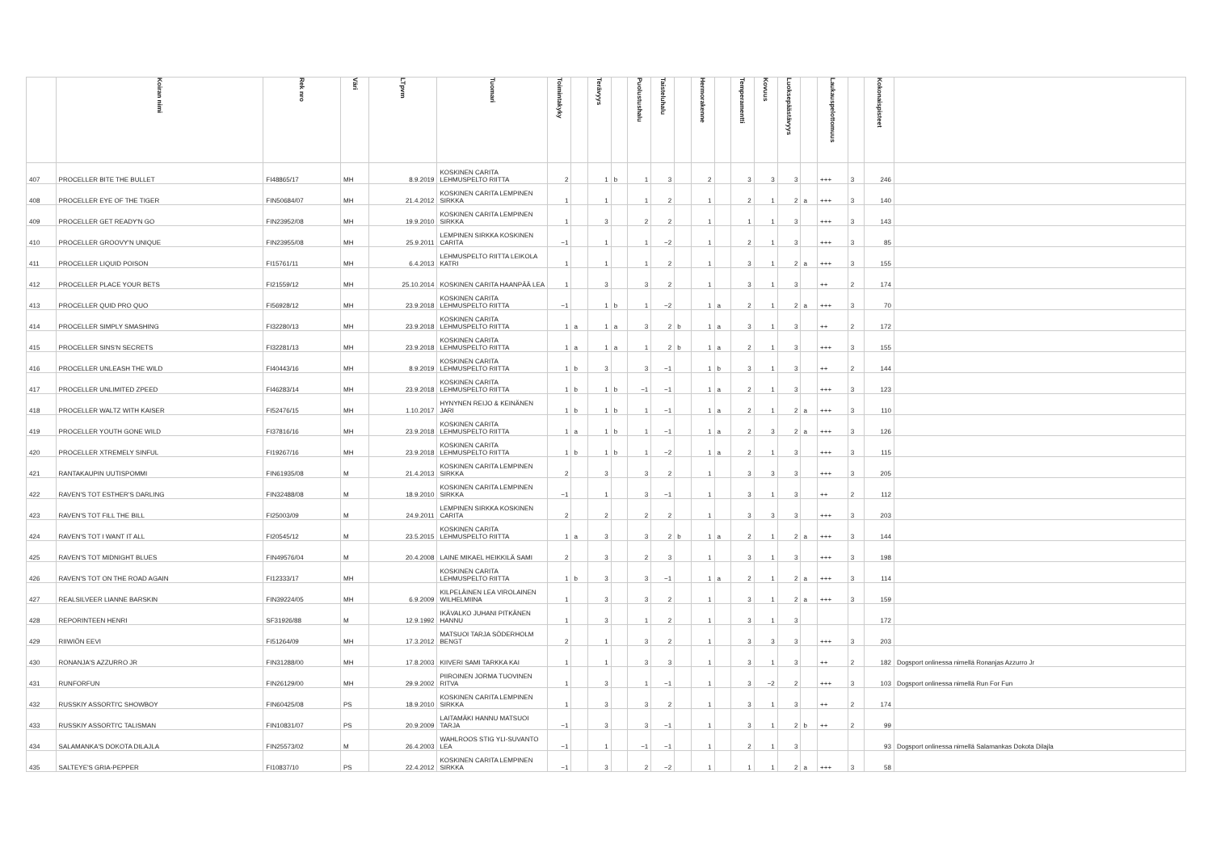| | Koiran nimi | Rek nro | Väri | LTpvm | Tuomari | Toimintakyky | | Terävyys | | Puolustushalu | Taisteluhalu | | Hermorakenne | | Temperamentti | Kovuus | Luoksepäästävyys | | Laukauspelottomuus | | Kokonaispisteet | |
| --- | --- | --- | --- | --- | --- | --- | --- | --- | --- | --- | --- | --- | --- | --- | --- | --- | --- | --- | --- | --- | --- | --- |
| 407 | PROCELLER BITE THE BULLET | FI48865/17 | MH | 8.9.2019 | KOSKINEN CARITA LEHMUSPELTO RIITTA | 2 | | 1 | b | 1 | 3 | | 2 | | 3 | 3 | 3 | | +++ | 3 | 246 | |
| 408 | PROCELLER EYE OF THE TIGER | FIN50684/07 | MH | 21.4.2012 | KOSKINEN CARITA LEMPINEN SIRKKA | 1 | | 1 | | 1 | 2 | | 1 | | 2 | 1 | 2 | a | +++ | 3 | 140 | |
| 409 | PROCELLER GET READY'N GO | FIN23952/08 | MH | 19.9.2010 | KOSKINEN CARITA LEMPINEN SIRKKA | 1 | | 3 | | 2 | 2 | | 1 | | 1 | 1 | 3 | | +++ | 3 | 143 | |
| 410 | PROCELLER GROOVY'N UNIQUE | FIN23955/08 | MH | 25.9.2011 | LEMPINEN SIRKKA KOSKINEN CARITA | −1 | | 1 | | 1 | −2 | | 1 | | 2 | 1 | 3 | | +++ | 3 | 85 | |
| 411 | PROCELLER LIQUID POISON | FI15761/11 | MH | 6.4.2013 | LEHMUSPELTO RIITTA LEIKOLA KATRI | 1 | | 1 | | 1 | 2 | | 1 | | 3 | 1 | 2 | a | +++ | 3 | 155 | |
| 412 | PROCELLER PLACE YOUR BETS | FI21559/12 | MH | 25.10.2014 | KOSKINEN CARITA HAANPÄÄ LEA | 1 | | 3 | | 3 | 2 | | 1 | | 3 | 1 | 3 | | ++ | 2 | 174 | |
| 413 | PROCELLER QUID PRO QUO | FI56928/12 | MH | 23.9.2018 | KOSKINEN CARITA LEHMUSPELTO RIITTA | −1 | | 1 | b | 1 | −2 | | 1 | a | 2 | 1 | 2 | a | +++ | 3 | 70 | |
| 414 | PROCELLER SIMPLY SMASHING | FI32280/13 | MH | 23.9.2018 | KOSKINEN CARITA LEHMUSPELTO RIITTA | 1 | a | 1 | a | 3 | 2 | b | 1 | a | 3 | 1 | 3 | | ++ | 2 | 172 | |
| 415 | PROCELLER SINS'N SECRETS | FI32281/13 | MH | 23.9.2018 | KOSKINEN CARITA LEHMUSPELTO RIITTA | 1 | a | 1 | a | 1 | 2 | b | 1 | a | 2 | 1 | 3 | | +++ | 3 | 155 | |
| 416 | PROCELLER UNLEASH THE WILD | FI40443/16 | MH | 8.9.2019 | KOSKINEN CARITA LEHMUSPELTO RIITTA | 1 | b | 3 | | 3 | −1 | | 1 | b | 3 | 1 | 3 | | ++ | 2 | 144 | |
| 417 | PROCELLER UNLIMITED ZPEED | FI46283/14 | MH | 23.9.2018 | KOSKINEN CARITA LEHMUSPELTO RIITTA | 1 | b | 1 | b | −1 | −1 | | 1 | a | 2 | 1 | 3 | | +++ | 3 | 123 | |
| 418 | PROCELLER WALTZ WITH KAISER | FI52476/15 | MH | 1.10.2017 | HYNYNEN REIJO & KEINÄNEN JARI | 1 | b | 1 | b | 1 | −1 | | 1 | a | 2 | 1 | 2 | a | +++ | 3 | 110 | |
| 419 | PROCELLER YOUTH GONE WILD | FI37816/16 | MH | 23.9.2018 | KOSKINEN CARITA LEHMUSPELTO RIITTA | 1 | a | 1 | b | 1 | −1 | | 1 | a | 2 | 3 | 2 | a | +++ | 3 | 126 | |
| 420 | PROCELLER XTREMELY SINFUL | FI19267/16 | MH | 23.9.2018 | KOSKINEN CARITA LEHMUSPELTO RIITTA | 1 | b | 1 | b | 1 | −2 | | 1 | a | 2 | 1 | 3 | | +++ | 3 | 115 | |
| 421 | RANTAKAUPIN UUTISPOMMI | FIN61935/08 | M | 21.4.2013 | KOSKINEN CARITA LEMPINEN SIRKKA | 2 | | 3 | | 3 | 2 | | 1 | | 3 | 3 | 3 | | +++ | 3 | 205 | |
| 422 | RAVEN'S TOT ESTHER'S DARLING | FIN32488/08 | M | 18.9.2010 | KOSKINEN CARITA LEMPINEN SIRKKA | −1 | | 1 | | 3 | −1 | | 1 | | 3 | 1 | 3 | | ++ | 2 | 112 | |
| 423 | RAVEN'S TOT FILL THE BILL | FI25003/09 | M | 24.9.2011 | LEMPINEN SIRKKA KOSKINEN CARITA | 2 | | 2 | | 2 | 2 | | 1 | | 3 | 3 | 3 | | +++ | 3 | 203 | |
| 424 | RAVEN'S TOT I WANT IT ALL | FI20545/12 | M | 23.5.2015 | KOSKINEN CARITA LEHMUSPELTO RIITTA | 1 | a | 3 | | 3 | 2 | b | 1 | a | 2 | 1 | 2 | a | +++ | 3 | 144 | |
| 425 | RAVEN'S TOT MIDNIGHT BLUES | FIN49576/04 | M | 20.4.2008 | LAINE MIKAEL HEIKKILÄ SAMI | 2 | | 3 | | 2 | 3 | | 1 | | 3 | 1 | 3 | | +++ | 3 | 198 | |
| 426 | RAVEN'S TOT ON THE ROAD AGAIN | FI12333/17 | MH | | KOSKINEN CARITA LEHMUSPELTO RIITTA | 1 | b | 3 | | 3 | −1 | | 1 | a | 2 | 1 | 2 | a | +++ | 3 | 114 | |
| 427 | REALSILVEER LIANNE BARSKIN | FIN39224/05 | MH | 6.9.2009 | KILPELÄINEN LEA VIROLAINEN WILHELMIINA | 1 | | 3 | | 3 | 2 | | 1 | | 3 | 1 | 2 | a | +++ | 3 | 159 | |
| 428 | REPORINTEEN HENRI | SF31926/88 | M | 12.9.1992 | IKÄVALKO JUHANI PITKÄNEN HANNU | 1 | | 3 | | 1 | 2 | | 1 | | 3 | 1 | 3 | | | | 172 | |
| 429 | RIIWIÖN EEVI | FI51264/09 | MH | 17.3.2012 | MATSUOI TARJA SÖDERHOLM BENGT | 2 | | 1 | | 3 | 2 | | 1 | | 3 | 3 | 3 | | +++ | 3 | 203 | |
| 430 | RONANJA'S AZZURRO JR | FIN31288/00 | MH | 17.8.2003 | KIIVERI SAMI TARKKA KAI | 1 | | 1 | | 3 | 3 | | 1 | | 3 | 1 | 3 | | ++ | 2 | 182 | Dogsport onlinessa nimellä Ronanjas Azzurro Jr |
| 431 | RUNFORFUN | FIN26129/00 | MH | 29.9.2002 | PIIROINEN JORMA TUOVINEN RITVA | 1 | | 3 | | 1 | −1 | | 1 | | 3 | −2 | 2 | | +++ | 3 | 103 | Dogsport onlinessa nimellä Run For Fun |
| 432 | RUSSKIY ASSORTI'C SHOWBOY | FIN60425/08 | PS | 18.9.2010 | KOSKINEN CARITA LEMPINEN SIRKKA | 1 | | 3 | | 3 | 2 | | 1 | | 3 | 1 | 3 | | ++ | 2 | 174 | |
| 433 | RUSSKIY ASSORTI'C TALISMAN | FIN10831/07 | PS | 20.9.2009 | LAITAMÄKI HANNU MATSUOI TARJA | −1 | | 3 | | 3 | −1 | | 1 | | 3 | 1 | 2 | b | ++ | 2 | 99 | |
| 434 | SALAMANKA'S DOKOTA DILAJLA | FIN25573/02 | M | 26.4.2003 | WAHLROOS STIG YLI-SUVANTO LEA | −1 | | 1 | | −1 | −1 | | 1 | | 2 | 1 | 3 | | | | 93 | Dogsport onlinessa nimellä Salamankas Dokota Dilajla |
| 435 | SALTEYE'S GRIA-PEPPER | FI10837/10 | PS | 22.4.2012 | KOSKINEN CARITA LEMPINEN SIRKKA | −1 | | 3 | | 2 | −2 | | 1 | | 1 | 1 | 2 | a | +++ | 3 | 58 | |